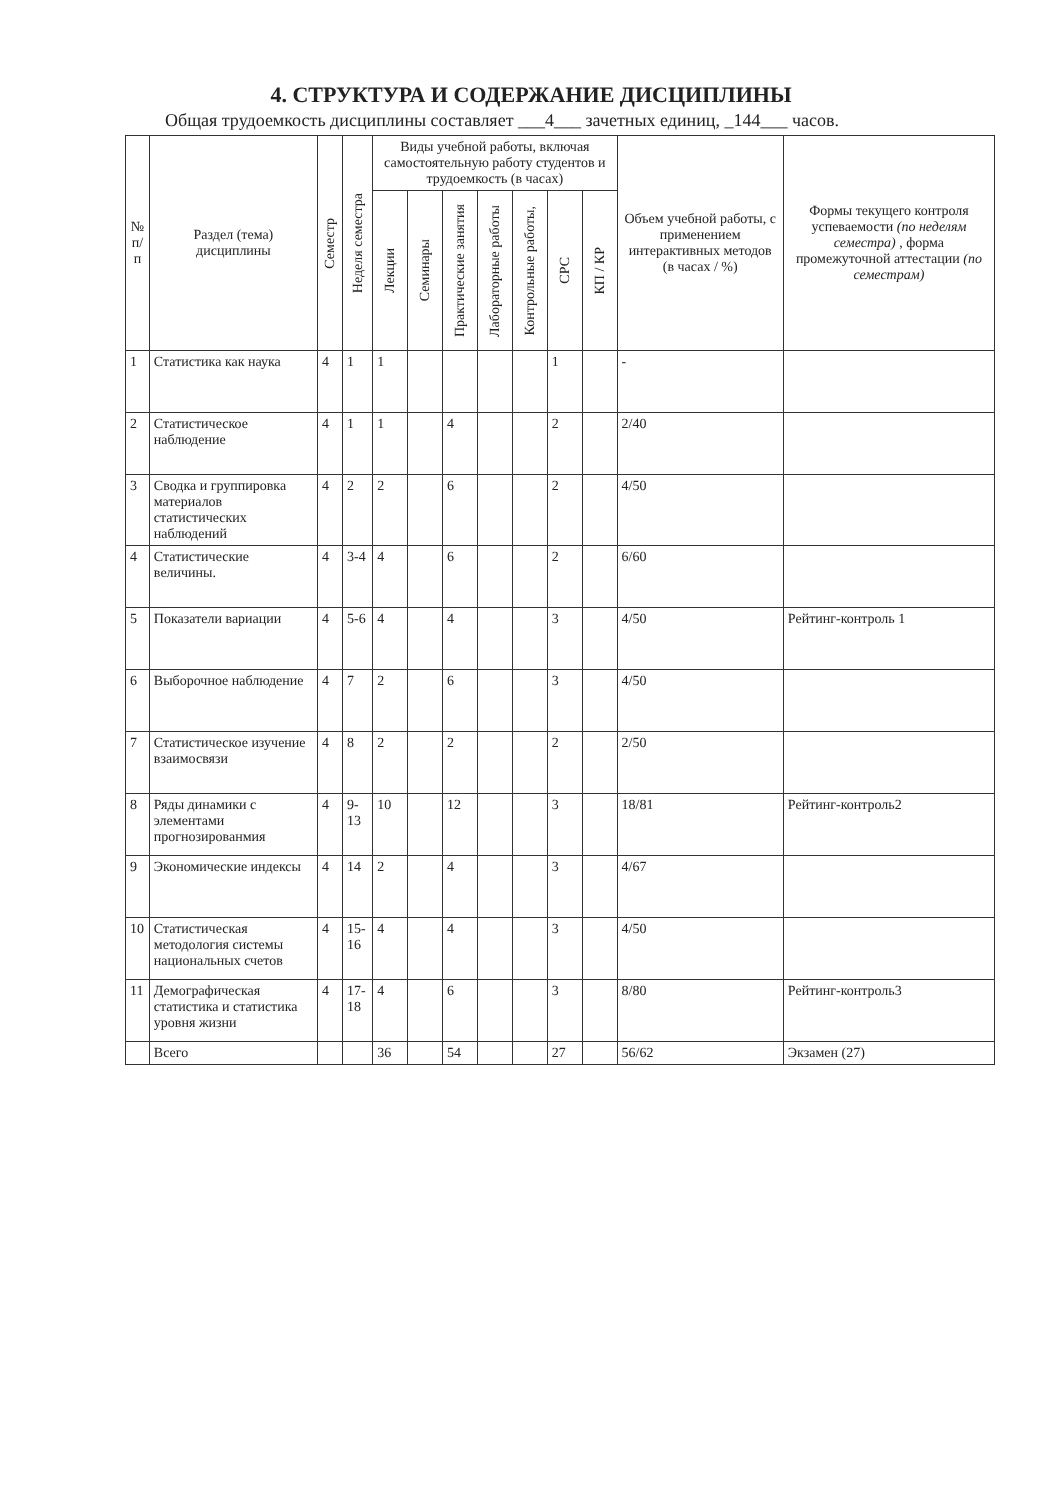4. СТРУКТУРА И СОДЕРЖАНИЕ ДИСЦИПЛИНЫ
Общая трудоемкость дисциплины составляет ___4___ зачетных единиц, _144___ часов.
| № п/п | Раздел (тема) дисциплины | Семестр | Неделя семестра | Виды учебной работы, включая самостоятельную работу студентов и трудоемкость (в часах) | | | | | | | Объем учебной работы, с применением интерактивных методов (в часах / %) | Формы текущего контроля успеваемости (по неделям семестра) , форма промежуточной аттестации (по семестрам) |
| --- | --- | --- | --- | --- | --- | --- | --- | --- | --- | --- | --- | --- |
| | | | | Лекции | Семинары | Практические занятия | Лабораторные работы | Контрольные работы, | СРС | КП / КР | | |
| 1 | Статистика как наука | 4 | 1 | 1 | | | | | 1 | | - | |
| 2 | Статистическое наблюдение | 4 | 1 | 1 | | 4 | | | 2 | | 2/40 | |
| 3 | Сводка и группировка материалов статистических наблюдений | 4 | 2 | 2 | | 6 | | | 2 | | 4/50 | |
| 4 | Статистические величины. | 4 | 3-4 | 4 | | 6 | | | 2 | | 6/60 | |
| 5 | Показатели вариации | 4 | 5-6 | 4 | | 4 | | | 3 | | 4/50 | Рейтинг-контроль 1 |
| 6 | Выборочное наблюдение | 4 | 7 | 2 | | 6 | | | 3 | | 4/50 | |
| 7 | Статистическое изучение взаимосвязи | 4 | 8 | 2 | | 2 | | | 2 | | 2/50 | |
| 8 | Ряды динамики с элементами прогнозированмия | 4 | 9-13 | 10 | | 12 | | | 3 | | 18/81 | Рейтинг-контроль2 |
| 9 | Экономические индексы | 4 | 14 | 2 | | 4 | | | 3 | | 4/67 | |
| 10 | Статистическая методология системы национальных счетов | 4 | 15-16 | 4 | | 4 | | | 3 | | 4/50 | |
| 11 | Демографическая статистика и статистика уровня жизни | 4 | 17-18 | 4 | | 6 | | | 3 | | 8/80 | Рейтинг-контроль3 |
| | Всего | | | 36 | | 54 | | | 27 | | 56/62 | Экзамен (27) |